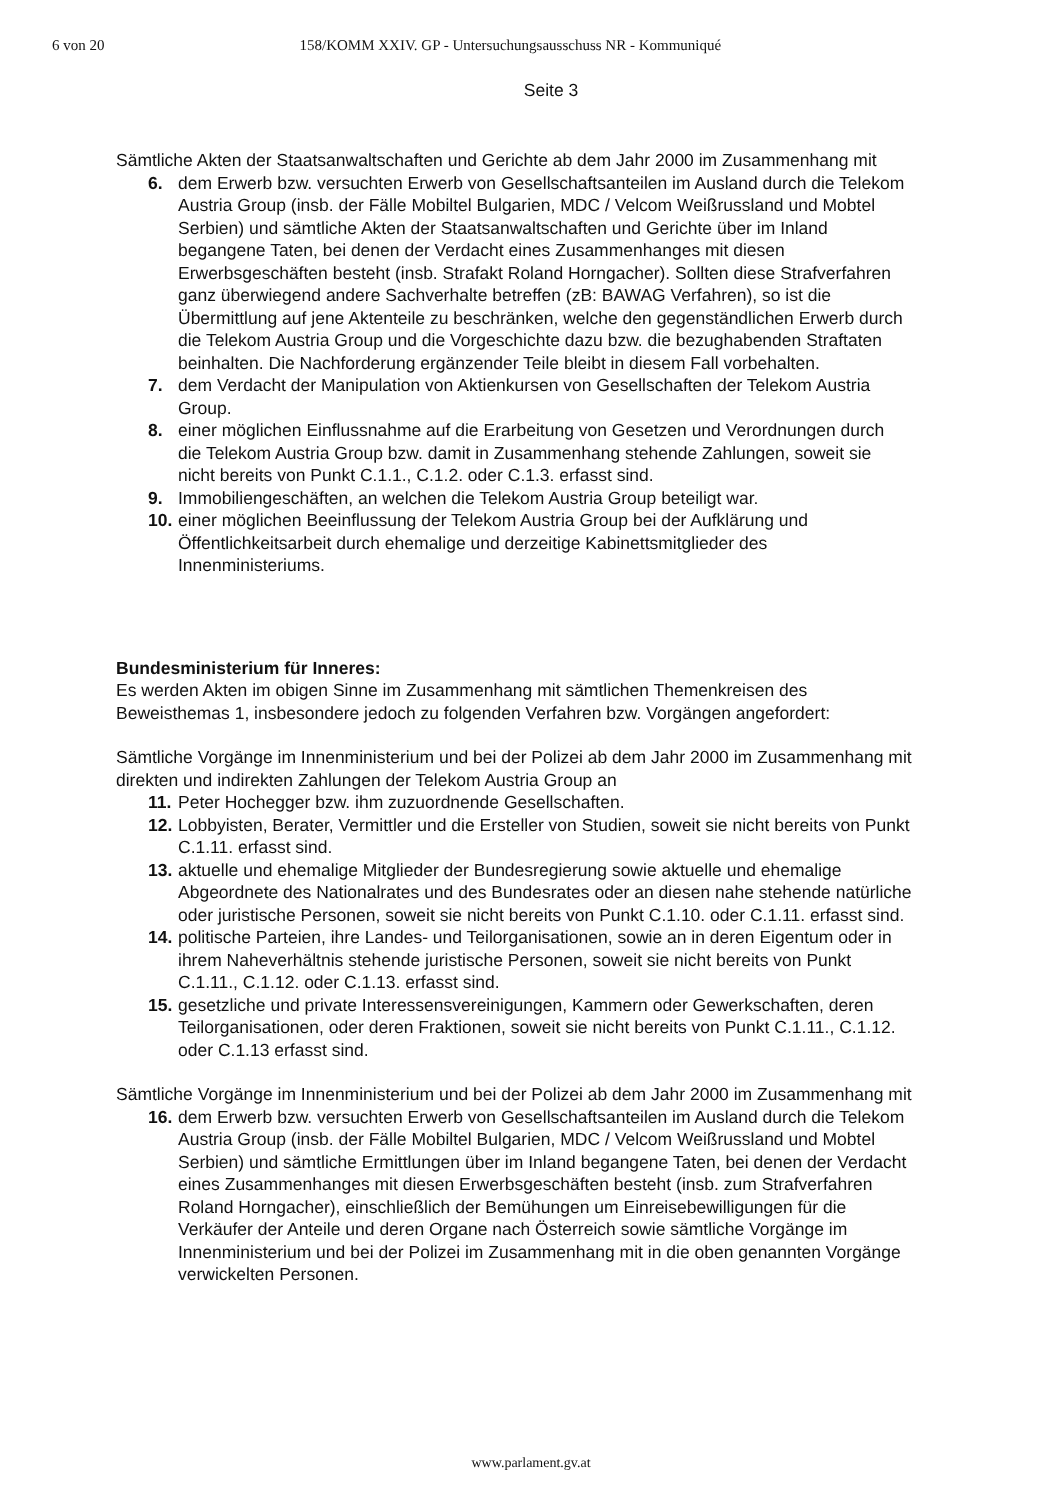6 von 20 158/KOMM XXIV. GP - Untersuchungsausschuss NR - Kommuniqué
Seite 3
Sämtliche Akten der Staatsanwaltschaften und Gerichte ab dem Jahr 2000 im Zusammenhang mit
6. dem Erwerb bzw. versuchten Erwerb von Gesellschaftsanteilen im Ausland durch die Telekom Austria Group (insb. der Fälle Mobiltel Bulgarien, MDC / Velcom Weißrussland und Mobtel Serbien) und sämtliche Akten der Staatsanwaltschaften und Gerichte über im Inland begangene Taten, bei denen der Verdacht eines Zusammenhanges mit diesen Erwerbsgeschäften besteht (insb. Strafakt Roland Horngacher). Sollten diese Strafverfahren ganz überwiegend andere Sachverhalte betreffen (zB: BAWAG Verfahren), so ist die Übermittlung auf jene Aktenteile zu beschränken, welche den gegenständlichen Erwerb durch die Telekom Austria Group und die Vorgeschichte dazu bzw. die bezughabenden Straftaten beinhalten. Die Nachforderung ergänzender Teile bleibt in diesem Fall vorbehalten.
7. dem Verdacht der Manipulation von Aktienkursen von Gesellschaften der Telekom Austria Group.
8. einer möglichen Einflussnahme auf die Erarbeitung von Gesetzen und Verordnungen durch die Telekom Austria Group bzw. damit in Zusammenhang stehende Zahlungen, soweit sie nicht bereits von Punkt C.1.1., C.1.2. oder C.1.3. erfasst sind.
9. Immobiliengeschäften, an welchen die Telekom Austria Group beteiligt war.
10. einer möglichen Beeinflussung der Telekom Austria Group bei der Aufklärung und Öffentlichkeitsarbeit durch ehemalige und derzeitige Kabinettsmitglieder des Innenministeriums.
Bundesministerium für Inneres:
Es werden Akten im obigen Sinne im Zusammenhang mit sämtlichen Themenkreisen des Beweisthemas 1, insbesondere jedoch zu folgenden Verfahren bzw. Vorgängen angefordert:
Sämtliche Vorgänge im Innenministerium und bei der Polizei ab dem Jahr 2000 im Zusammenhang mit direkten und indirekten Zahlungen der Telekom Austria Group an
11. Peter Hochegger bzw. ihm zuzuordnende Gesellschaften.
12. Lobbyisten, Berater, Vermittler und die Ersteller von Studien, soweit sie nicht bereits von Punkt C.1.11. erfasst sind.
13. aktuelle und ehemalige Mitglieder der Bundesregierung sowie aktuelle und ehemalige Abgeordnete des Nationalrates und des Bundesrates oder an diesen nahe stehende natürliche oder juristische Personen, soweit sie nicht bereits von Punkt C.1.10. oder C.1.11. erfasst sind.
14. politische Parteien, ihre Landes- und Teilorganisationen, sowie an in deren Eigentum oder in ihrem Naheverhältnis stehende juristische Personen, soweit sie nicht bereits von Punkt C.1.11., C.1.12. oder C.1.13. erfasst sind.
15. gesetzliche und private Interessensvereinigungen, Kammern oder Gewerkschaften, deren Teilorganisationen, oder deren Fraktionen, soweit sie nicht bereits von Punkt C.1.11., C.1.12. oder C.1.13 erfasst sind.
Sämtliche Vorgänge im Innenministerium und bei der Polizei ab dem Jahr 2000 im Zusammenhang mit
16. dem Erwerb bzw. versuchten Erwerb von Gesellschaftsanteilen im Ausland durch die Telekom Austria Group (insb. der Fälle Mobiltel Bulgarien, MDC / Velcom Weißrussland und Mobtel Serbien) und sämtliche Ermittlungen über im Inland begangene Taten, bei denen der Verdacht eines Zusammenhanges mit diesen Erwerbsgeschäften besteht (insb. zum Strafverfahren Roland Horngacher), einschließlich der Bemühungen um Einreisebewilligungen für die Verkäufer der Anteile und deren Organe nach Österreich sowie sämtliche Vorgänge im Innenministerium und bei der Polizei im Zusammenhang mit in die oben genannten Vorgänge verwickelten Personen.
www.parlament.gv.at